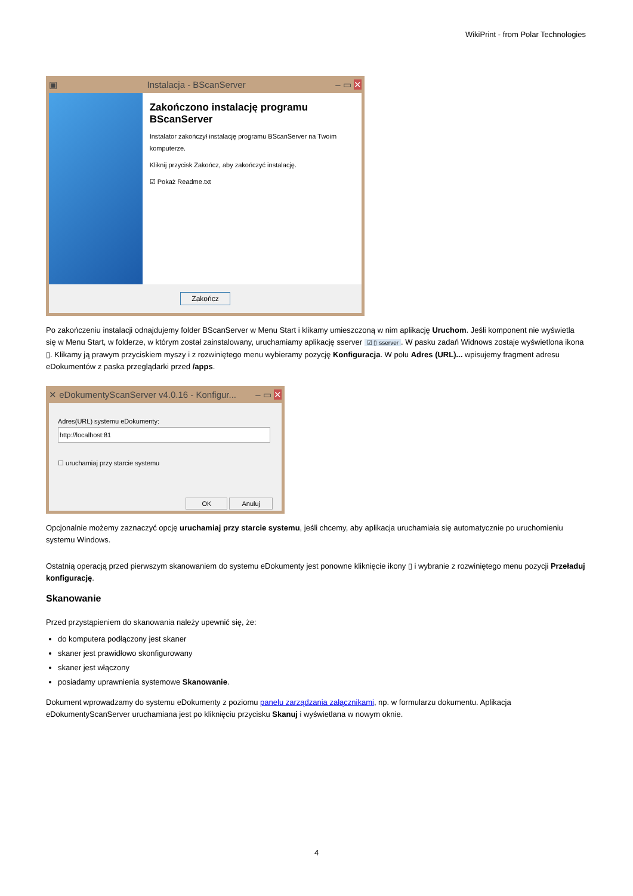WikiPrint - from Polar Technologies
▣ Instalacja - BScanServer – ▭ ✕
Zakończono instalację programu BScanServer
Instalator zakończył instalację programu BScanServer na Twoim komputerze.
Kliknij przycisk Zakończ, aby zakończyć instalację.
☑ Pokaż Readme.txt
Zakończ
Po zakończeniu instalacji odnajdujemy folder BScanServer w Menu Start i klikamy umieszczoną w nim aplikację Uruchom. Jeśli komponent nie wyświetla się w Menu Start, w folderze, w którym został zainstalowany, uruchamiamy aplikację sserver ☑ ▯ sserver. W pasku zadań Widnows zostaje wyświetlona ikona ▯. Klikamy ją prawym przyciskiem myszy i z rozwiniętego menu wybieramy pozycję Konfiguracja. W polu Adres (URL)... wpisujemy fragment adresu eDokumentów z paska przeglądarki przed /apps.
✕ eDokumentyScanServer v4.0.16 - Konfigur... – ▭ ✕
Adres(URL) systemu eDokumenty:
http://localhost:81
☐ uruchamiaj przy starcie systemu
OK Anuluj
Opcjonalnie możemy zaznaczyć opcję uruchamiaj przy starcie systemu, jeśli chcemy, aby aplikacja uruchamiała się automatycznie po uruchomieniu systemu Windows.
Ostatnią operacją przed pierwszym skanowaniem do systemu eDokumenty jest ponowne kliknięcie ikony ▯ i wybranie z rozwiniętego menu pozycji Przeładuj konfigurację.
Skanowanie
Przed przystąpieniem do skanowania należy upewnić się, że:
do komputera podłączony jest skaner
skaner jest prawidłowo skonfigurowany
skaner jest włączony
posiadamy uprawnienia systemowe Skanowanie.
Dokument wprowadzamy do systemu eDokumenty z poziomu panelu zarządzania załącznikami, np. w formularzu dokumentu. Aplikacja eDokumentyScanServer uruchamiana jest po kliknięciu przycisku Skanuj i wyświetlana w nowym oknie.
4